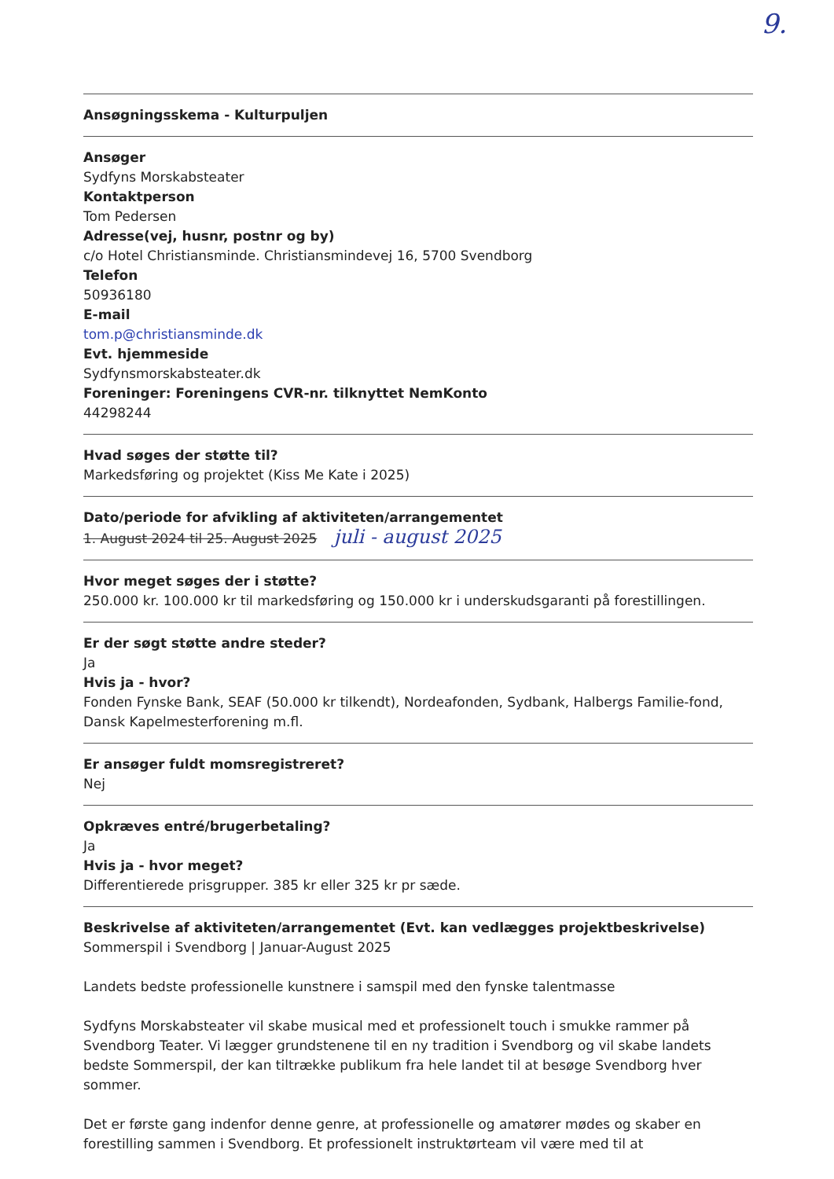9.
Ansøgningsskema - Kulturpuljen
Ansøger
Sydfyns Morskabsteater
Kontaktperson
Tom Pedersen
Adresse(vej, husnr, postnr og by)
c/o Hotel Christiansminde. Christiansmindevej 16, 5700 Svendborg
Telefon
50936180
E-mail
tom.p@christiansminde.dk
Evt. hjemmeside
Sydfynsmorskabsteater.dk
Foreninger: Foreningens CVR-nr. tilknyttet NemKonto
44298244
Hvad søges der støtte til?
Markedsføring og projektet (Kiss Me Kate i 2025)
Dato/periode for afvikling af aktiviteten/arrangementet
1. August 2024 til 25. August 2025 juli - august 2025
Hvor meget søges der i støtte?
250.000 kr. 100.000 kr til markedsføring og 150.000 kr i underskudsgaranti på forestillingen.
Er der søgt støtte andre steder?
Ja
Hvis ja - hvor?
Fonden Fynske Bank, SEAF (50.000 kr tilkendt), Nordeafonden, Sydbank, Halbergs Familie-fond, Dansk Kapelmesterforening m.fl.
Er ansøger fuldt momsregistreret?
Nej
Opkræves entré/brugerbetaling?
Ja
Hvis ja - hvor meget?
Differentierede prisgrupper. 385 kr eller 325 kr pr sæde.
Beskrivelse af aktiviteten/arrangementet (Evt. kan vedlægges projektbeskrivelse)
Sommerspil i Svendborg | Januar-August 2025
Landets bedste professionelle kunstnere i samspil med den fynske talentmasse
Sydfyns Morskabsteater vil skabe musical med et professionelt touch i smukke rammer på Svendborg Teater. Vi lægger grundstenene til en ny tradition i Svendborg og vil skabe landets bedste Sommerspil, der kan tiltrække publikum fra hele landet til at besøge Svendborg hver sommer.
Det er første gang indenfor denne genre, at professionelle og amatører mødes og skaber en forestilling sammen i Svendborg. Et professionelt instruktørteam vil være med til at